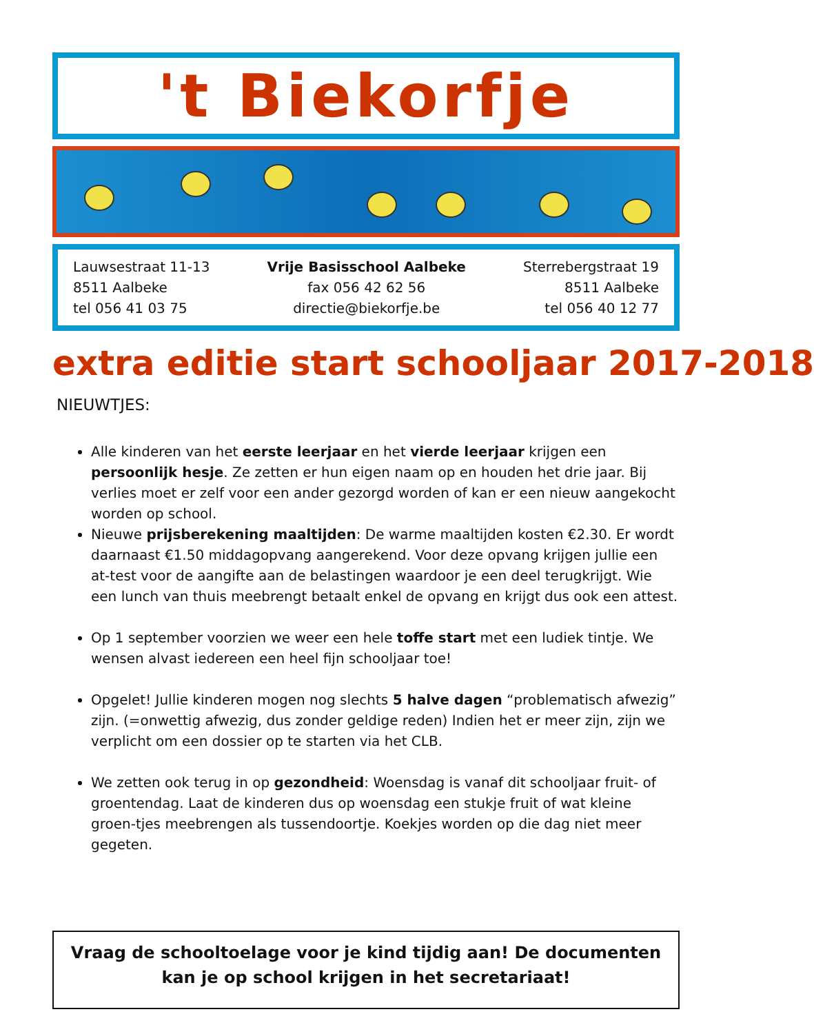't Biekorfje
Lauwsestraat 11-13
8511 Aalbeke
tel 056 41 03 75
Vrije Basisschool Aalbeke
fax 056 42 62 56
directie@biekorfje.be
Sterrebergstraat 19
8511 Aalbeke
tel 056 40 12 77
extra editie start schooljaar 2017-2018
NIEUWTJES:
Alle kinderen van het eerste leerjaar en het vierde leerjaar krijgen een persoonlijk hesje. Ze zetten er hun eigen naam op en houden het drie jaar. Bij verlies moet er zelf voor een ander gezorgd worden of kan er een nieuw aangekocht worden op school.
Nieuwe prijsberekening maaltijden: De warme maaltijden kosten €2.30. Er wordt daarnaast €1.50 middagopvang aangerekend. Voor deze opvang krijgen jullie een at-test voor de aangifte aan de belastingen waardoor je een deel terugkrijgt. Wie een lunch van thuis meebrengt betaalt enkel de opvang en krijgt dus ook een attest.
Op 1 september voorzien we weer een hele toffe start met een ludiek tintje. We wensen alvast iedereen een heel fijn schooljaar toe!
Opgelet! Jullie kinderen mogen nog slechts 5 halve dagen “problematisch afwezig” zijn. (=onwettig afwezig, dus zonder geldige reden) Indien het er meer zijn, zijn we verplicht om een dossier op te starten via het CLB.
We zetten ook terug in op gezondheid: Woensdag is vanaf dit schooljaar fruit- of groentendag. Laat de kinderen dus op woensdag een stukje fruit of wat kleine groen-tjes meebrengen als tussendoortje. Koekjes worden op die dag niet meer gegeten.
Vraag de schooltoelage voor je kind tijdig aan! De documenten kan je op school krijgen in het secretariaat!